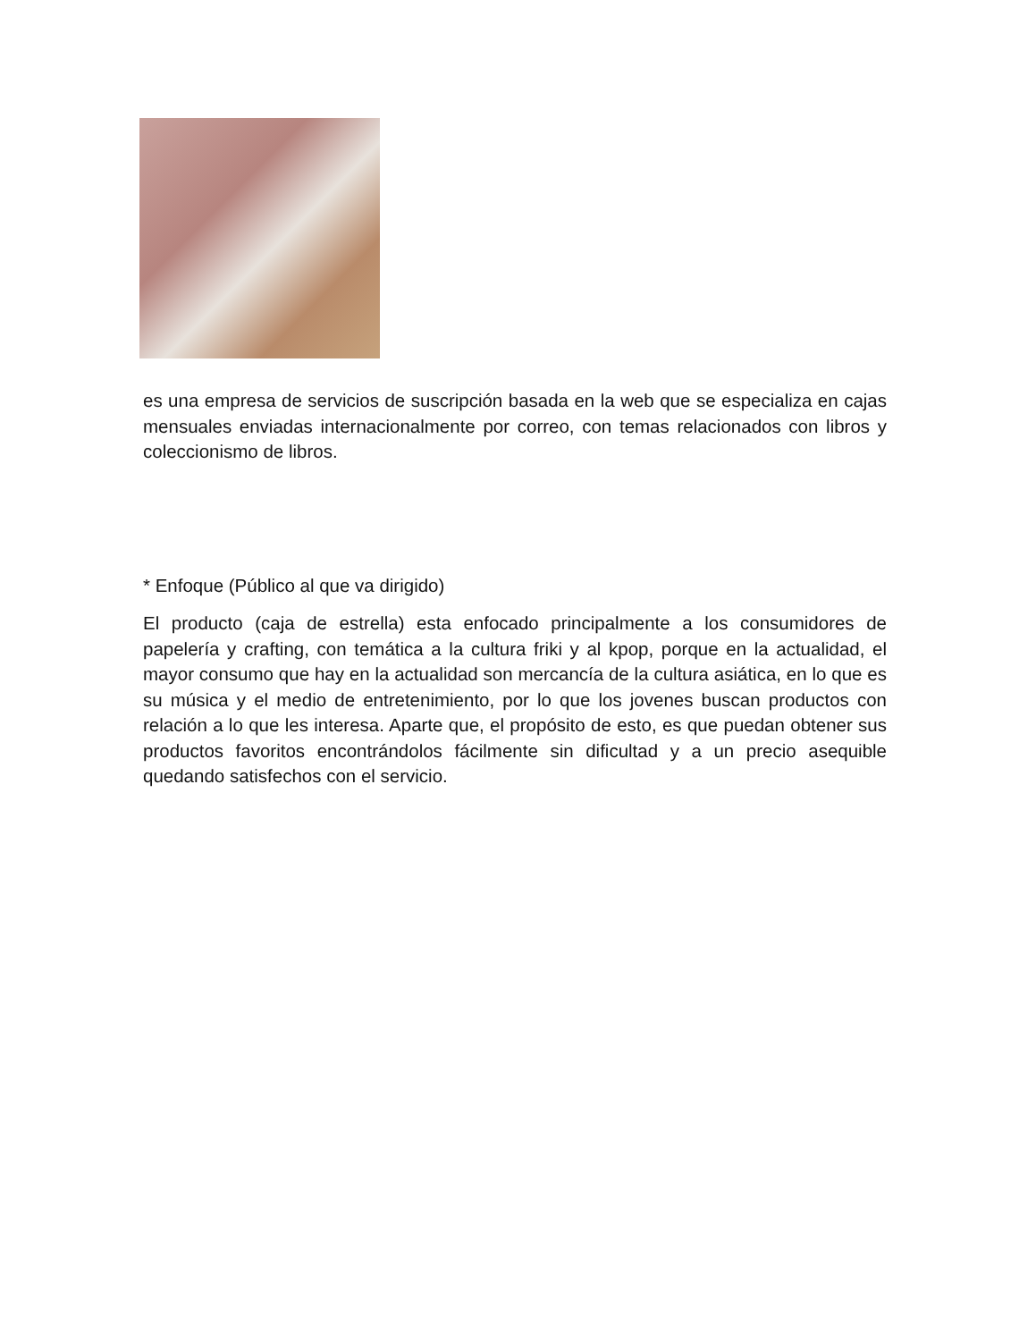es una empresa de servicios de suscripción basada en la web que se especializa en cajas mensuales enviadas internacionalmente por correo, con temas relacionados con libros y coleccionismo de libros.
* Enfoque (Público al que va dirigido)
El producto (caja de estrella) esta enfocado principalmente a los consumidores de papelería y crafting, con temática a la cultura friki y al kpop, porque en la actualidad, el mayor consumo que hay en la actualidad son mercancía de la cultura asiática, en lo que es su música y el medio de entretenimiento, por lo que los jovenes buscan productos con relación a lo que les interesa. Aparte que, el propósito de esto, es que puedan obtener sus productos favoritos encontrándolos fácilmente sin dificultad y a un precio asequible quedando satisfechos con el servicio.